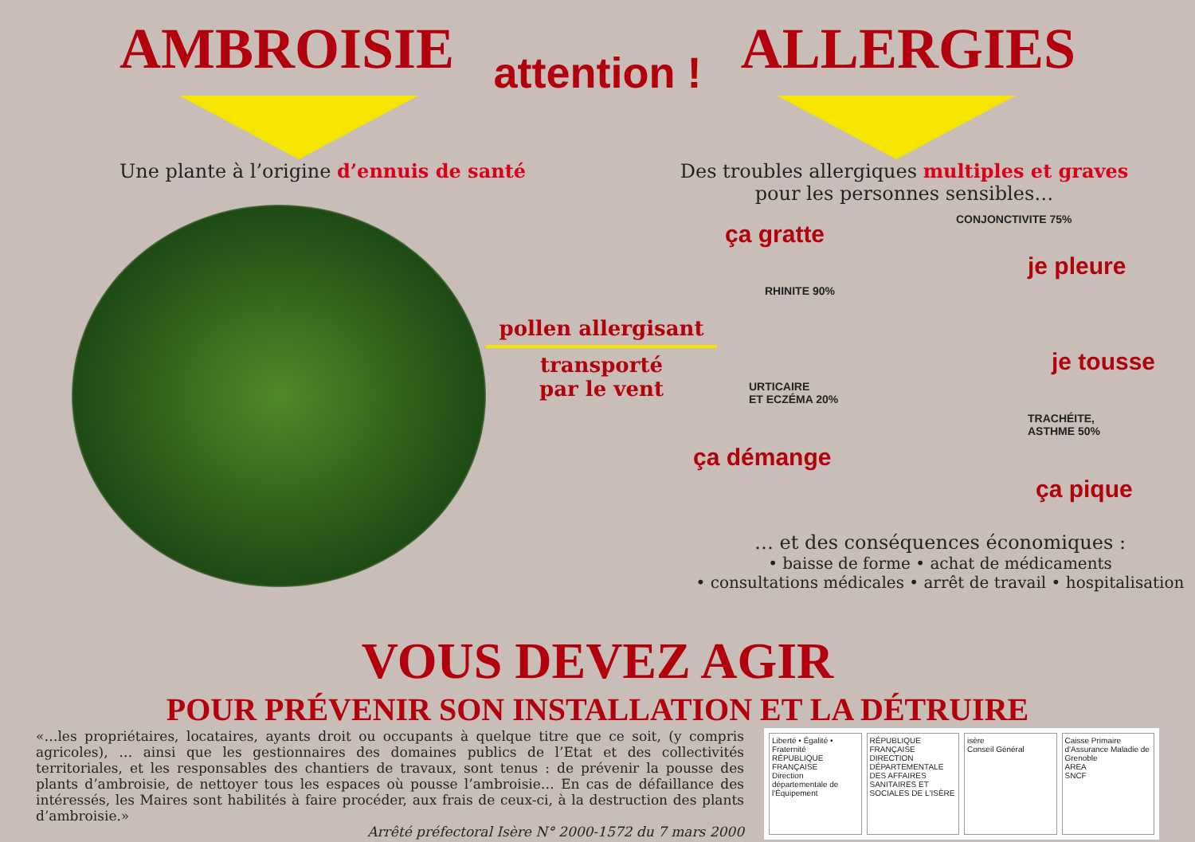AMBROISIE
attention !
ALLERGIES
Une plante à l’origine d’ennuis de santé
Des troubles allergiques multiples et graves
pour les personnes sensibles…
pollen allergisant
transporté
par le vent
ça gratte
CONJONCTIVITE 75%
je pleure
RHINITE 90%
je tousse
URTICAIRE
ET ECZÉMA 20%
TRACHÉITE,
ASTHME 50%
ça démange
ça pique
… et des conséquences économiques :
• baisse de forme • achat de médicaments
• consultations médicales • arrêt de travail • hospitalisation
VOUS DEVEZ AGIR
POUR PRÉVENIR SON INSTALLATION ET LA DÉTRUIRE
«…les propriétaires, locataires, ayants droit ou occupants à quelque titre que ce soit, (y compris agricoles), … ainsi que les gestionnaires des domaines publics de l’Etat et des collectivités territoriales, et les responsables des chantiers de travaux, sont tenus : de prévenir la pousse des plants d’ambroisie, de nettoyer tous les espaces où pousse l’ambroisie… En cas de défaillance des intéressés, les Maires sont habilités à faire procéder, aux frais de ceux-ci, à la destruction des plants d’ambroisie.»
Arrêté préfectoral Isère N° 2000-1572 du 7 mars 2000
Liberté • Égalité • Fraternité
RÉPUBLIQUE FRANÇAISE
Direction départementale de l'Équipement
RÉPUBLIQUE FRANÇAISE
DIRECTION DÉPARTEMENTALE DES AFFAIRES SANITAIRES ET SOCIALES DE L'ISÈRE
isère
Conseil Général
Caisse Primaire d'Assurance Maladie de Grenoble
AREA
SNCF